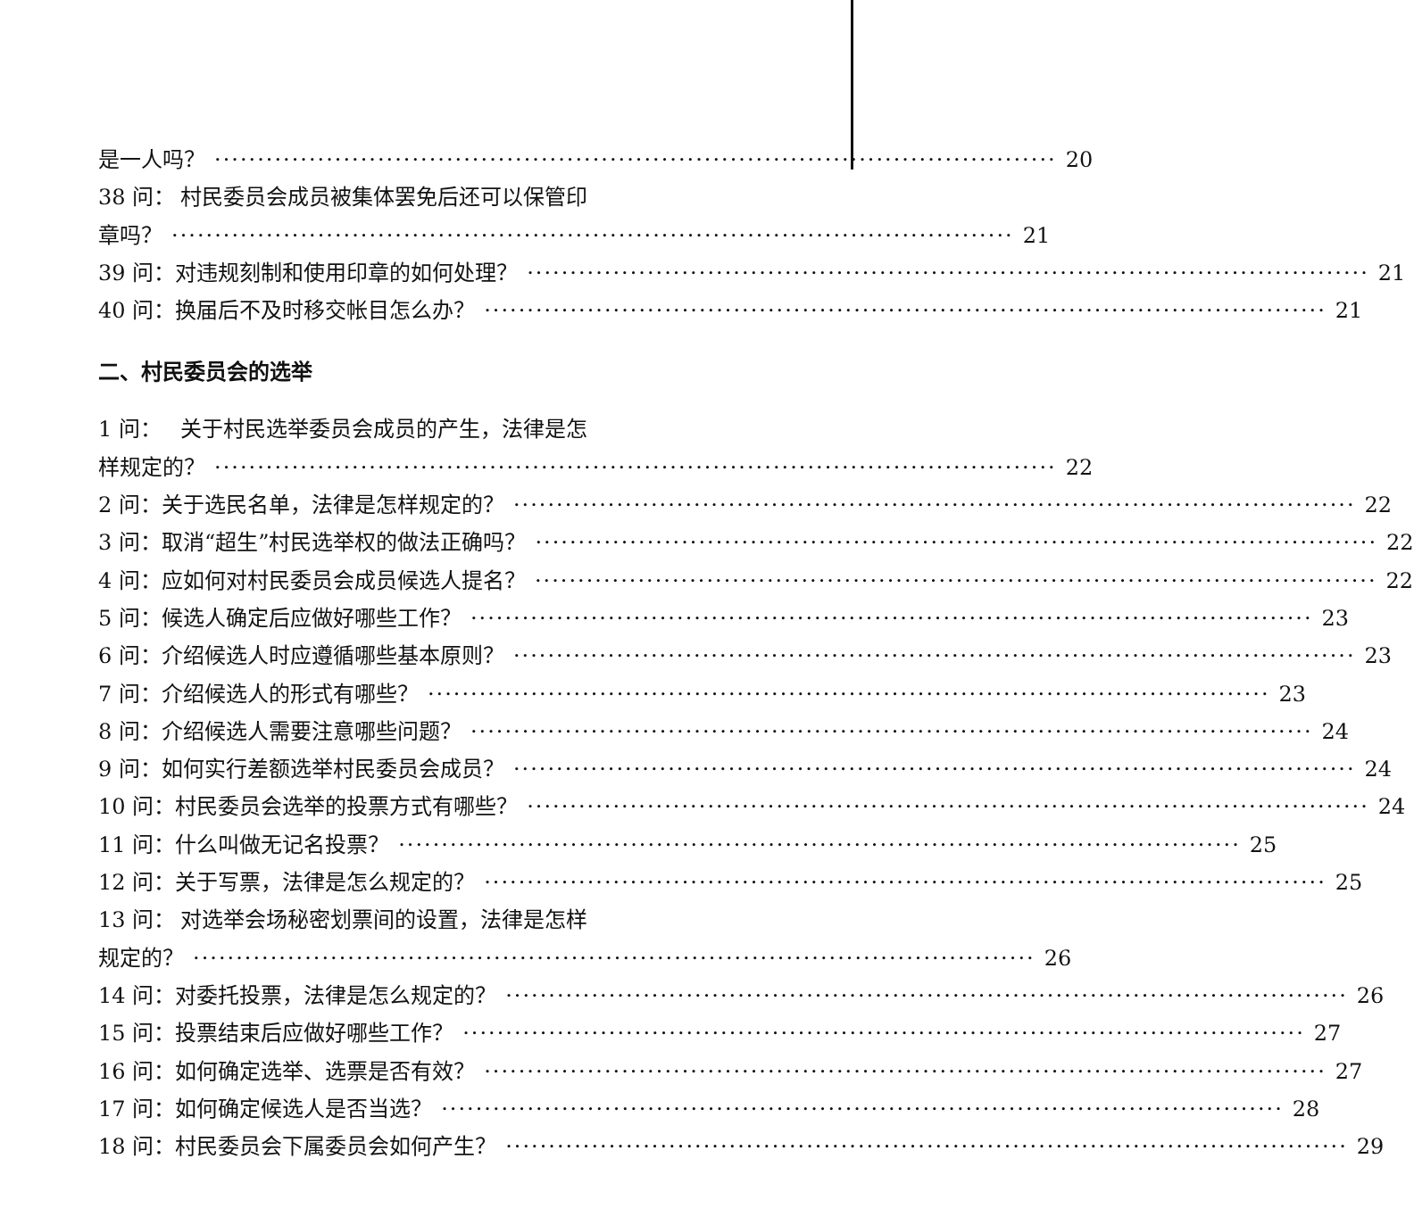是一人吗？ 20
38 问： 村民委员会成员被集体罢免后还可以保管印
章吗？ 21
39 问： 对违规刻制和使用印章的如何处理？ 21
40 问： 换届后不及时移交帐目怎么办？ 21
二、村民委员会的选举
1 问： 关于村民选举委员会成员的产生，法律是怎
样规定的？ 22
2 问： 关于选民名单，法律是怎样规定的？ 22
3 问： 取消“超生”村民选举权的做法正确吗？ 22
4 问： 应如何对村民委员会成员候选人提名？ 22
5 问： 候选人确定后应做好哪些工作？ 23
6 问： 介绍候选人时应遵循哪些基本原则？ 23
7 问： 介绍候选人的形式有哪些？ 23
8 问： 介绍候选人需要注意哪些问题？ 24
9 问： 如何实行差额选举村民委员会成员？ 24
10 问： 村民委员会选举的投票方式有哪些？ 24
11 问： 什么叫做无记名投票？ 25
12 问： 关于写票，法律是怎么规定的？ 25
13 问： 对选举会场秘密划票间的设置，法律是怎样
规定的？ 26
14 问： 对委托投票，法律是怎么规定的？ 26
15 问： 投票结束后应做好哪些工作？ 27
16 问： 如何确定选举、选票是否有效？ 27
17 问： 如何确定候选人是否当选？ 28
18 问： 村民委员会下属委员会如何产生？ 29